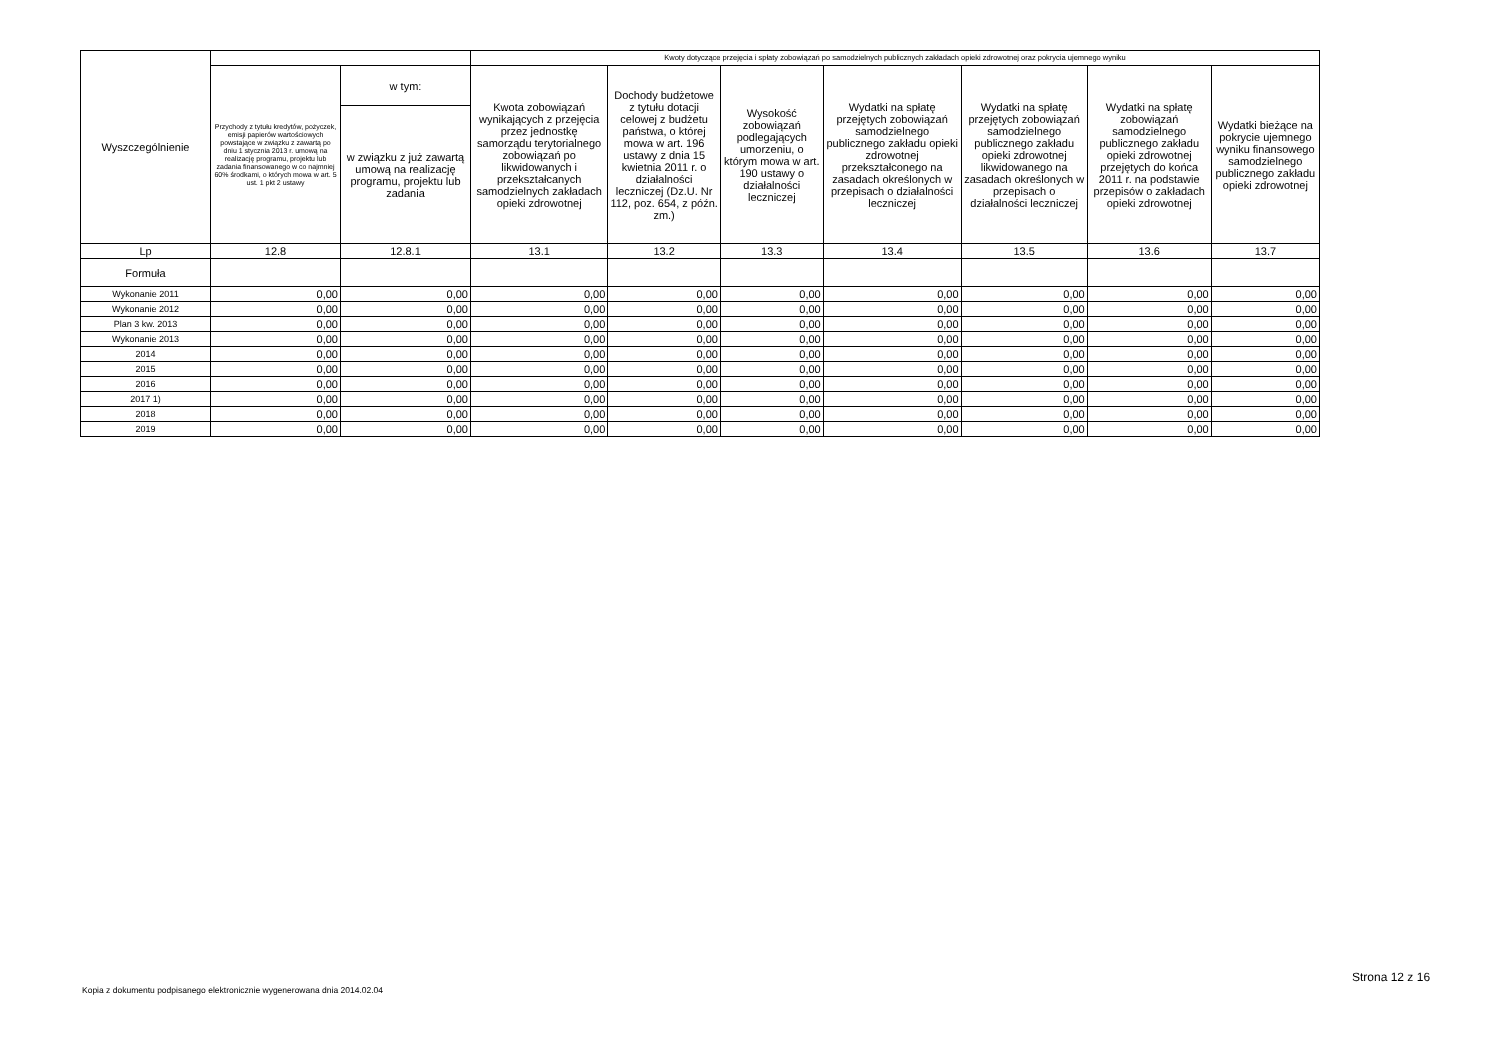| Wyszczególnienie | | | Kwoty dotyczące przejęcia i spłaty zobowiązań po samodzielnych publicznych zakładach opieki zdrowotnej oraz pokrycia ujemnego wyniku | | | | | | |
| --- | --- | --- | --- | --- | --- | --- | --- | --- | --- |
| | Przychody z tytułu kredytów, pożyczek, emisji papierów wartościowych powstające w związku z zawartą po dniu 1 stycznia 2013 r. umową na realizację programu, projektu lub zadania finansowanego w co najmniej 60% środkami, o których mowa w art. 5 ust. 1 pkt 2 ustawy | w tym: | Kwota zobowiązań wynikających z przejęcia przez jednostkę samorządu terytorialnego zobowiązań po likwidowanych i przekształcanych samodzielnych zakładach opieki zdrowotnej | Dochody budżetowe z tytułu dotacji celowej z budżetu państwa, o której mowa w art. 196 ustawy z dnia 15 kwietnia 2011 r. o działalności leczniczej (Dz.U. Nr 112, poz. 654, z późn. zm.) | Wysokość zobowiązań podlegających umorzeniu, o którym mowa w art. 190 ustawy o działalności leczniczej | Wydatki na spłatę przejętych zobowiązań samodzielnego publicznego zakładu opieki zdrowotnej przekształconego na zasadach określonych w przepisach o działalności leczniczej | Wydatki na spłatę przejętych zobowiązań samodzielnego publicznego zakładu opieki zdrowotnej likwidowanego na zasadach określonych w przepisach o działalności leczniczej | Wydatki na spłatę zobowiązań samodzielnego publicznego zakładu opieki zdrowotnej przejętych do końca 2011 r. na podstawie przepisów o zakładach opieki zdrowotnej | Wydatki bieżące na pokrycie ujemnego wyniku finansowego samodzielnego publicznego zakładu opieki zdrowotnej |
| | | w związku z już zawartą umową na realizację programu, projektu lub zadania | | | | | | | |
| Lp | 12.8 | 12.8.1 | 13.1 | 13.2 | 13.3 | 13.4 | 13.5 | 13.6 | 13.7 |
| Formuła | | | | | | | | | |
| Wykonanie 2011 | 0,00 | 0,00 | 0,00 | 0,00 | 0,00 | 0,00 | 0,00 | 0,00 | 0,00 |
| Wykonanie 2012 | 0,00 | 0,00 | 0,00 | 0,00 | 0,00 | 0,00 | 0,00 | 0,00 | 0,00 |
| Plan 3 kw. 2013 | 0,00 | 0,00 | 0,00 | 0,00 | 0,00 | 0,00 | 0,00 | 0,00 | 0,00 |
| Wykonanie 2013 | 0,00 | 0,00 | 0,00 | 0,00 | 0,00 | 0,00 | 0,00 | 0,00 | 0,00 |
| 2014 | 0,00 | 0,00 | 0,00 | 0,00 | 0,00 | 0,00 | 0,00 | 0,00 | 0,00 |
| 2015 | 0,00 | 0,00 | 0,00 | 0,00 | 0,00 | 0,00 | 0,00 | 0,00 | 0,00 |
| 2016 | 0,00 | 0,00 | 0,00 | 0,00 | 0,00 | 0,00 | 0,00 | 0,00 | 0,00 |
| 2017 1) | 0,00 | 0,00 | 0,00 | 0,00 | 0,00 | 0,00 | 0,00 | 0,00 | 0,00 |
| 2018 | 0,00 | 0,00 | 0,00 | 0,00 | 0,00 | 0,00 | 0,00 | 0,00 | 0,00 |
| 2019 | 0,00 | 0,00 | 0,00 | 0,00 | 0,00 | 0,00 | 0,00 | 0,00 | 0,00 |
Strona 12 z 16
Kopia z dokumentu podpisanego elektronicznie wygenerowana dnia 2014.02.04